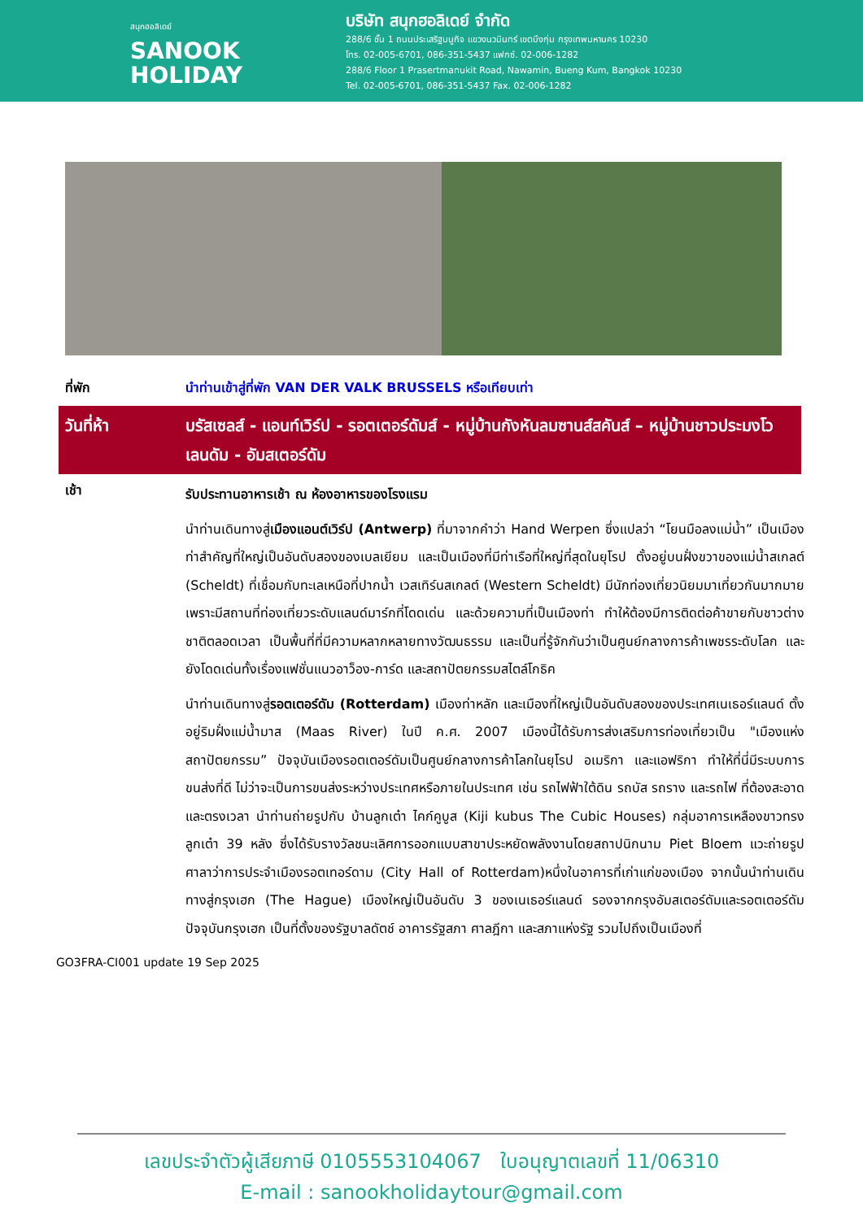สนุกฮอลิเดย์
SANOOK
HOLIDAY
บริษัท สนุกฮอลิเดย์ จำกัด
288/6 ชั้น 1 ถนนประเสริฐมนูกิจ แขวงนวมินทร์ เขตบึงกุ่ม กรุงเทพมหานคร 10230
โทร. 02-005-6701, 086-351-5437 แฟกซ์. 02-006-1282
288/6 Floor 1 Prasertmanukit Road, Nawamin, Bueng Kum, Bangkok 10230
Tel. 02-005-6701, 086-351-5437 Fax. 02-006-1282
ที่พัก นำท่านเข้าสู่ที่พัก VAN DER VALK BRUSSELS หรือเทียบเท่า
วันที่ห้า บรัสเซลส์ - แอนท์เวิร์ป - รอตเตอร์ดัมส์ - หมู่บ้านกังหันลมซานส์สคันส์ – หมู่บ้านชาวประมงโวเลนดัม - อัมสเตอร์ดัม
เช้า
รับประทานอาหารเช้า ณ ห้องอาหารของโรงแรม
นำท่านเดินทางสู่เมืองแอนต์เวิร์ป (Antwerp) ที่มาจากคำว่า Hand Werpen ซึ่งแปลว่า “โยนมือลงแม่น้ำ” เป็นเมืองท่าสำคัญที่ใหญ่เป็นอันดับสองของเบลเยียม และเป็นเมืองที่มีท่าเรือที่ใหญ่ที่สุดในยุโรป ตั้งอยู่บนฝั่งขวาของแม่น้ำสเกลต์ (Scheldt) ที่เชื่อมกับทะเลเหนือที่ปากน้ำ เวสเทิร์นสเกลต์ (Western Scheldt) มีนักท่องเที่ยวนิยมมาเที่ยวกันมากมาย เพราะมีสถานที่ท่องเที่ยวระดับแลนด์มาร์กที่โดดเด่น และด้วยความที่เป็นเมืองท่า ทำให้ต้องมีการติดต่อค้าขายกับชาวต่างชาติตลอดเวลา เป็นพื้นที่ที่มีความหลากหลายทางวัฒนธรรม และเป็นที่รู้จักกันว่าเป็นศูนย์กลางการค้าเพชรระดับโลก และยังโดดเด่นทั้งเรื่องแฟชั่นแนวอาว็อง-การ์ด และสถาปัตยกรรมสไตล์โกธิค
นำท่านเดินทางสู่รอตเตอร์ดัม (Rotterdam) เมืองท่าหลัก และเมืองที่ใหญ่เป็นอันดับสองของประเทศเนเธอร์แลนด์ ตั้งอยู่ริมฝั่งแม่น้ำมาส (Maas River) ในปี ค.ศ. 2007 เมืองนี้ได้รับการส่งเสริมการท่องเที่ยวเป็น "เมืองแห่งสถาปัตยกรรม” ปัจจุบันเมืองรอตเตอร์ดัมเป็นศูนย์กลางการค้าโลกในยุโรป อเมริกา และแอฟริกา ทำให้ที่นี่มีระบบการขนส่งที่ดี ไม่ว่าจะเป็นการขนส่งระหว่างประเทศหรือภายในประเทศ เช่น รถไฟฟ้าใต้ดิน รถบัส รถราง และรถไฟ ที่ต้องสะอาดและตรงเวลา นำท่านถ่ายรูปกับ บ้านลูกเต๋า ไคก์คูบูส (Kiji kubus The Cubic Houses) กลุ่มอาคารเหลืองขาวทรงลูกเต๋า 39 หลัง ซึ่งได้รับรางวัลชนะเลิศการออกแบบสาขาประหยัดพลังงานโดยสถาปนิกนาม Piet Bloem แวะถ่ายรูป ศาลาว่าการประจำเมืองรอตเทอร์ดาม (City Hall of Rotterdam)หนึ่งในอาคารที่เก่าแก่ของเมือง จากนั้นนำท่านเดินทางสู่กรุงเฮก (The Hague) เมืองใหญ่เป็นอันดับ 3 ของเนเธอร์แลนด์ รองจากกรุงอัมสเตอร์ดัมและรอตเตอร์ดัม ปัจจุบันกรุงเฮก เป็นที่ตั้งของรัฐบาลดัตช์ อาคารรัฐสภา ศาลฎีกา และสภาแห่งรัฐ รวมไปถึงเป็นเมืองที่
GO3FRA-CI001 update 19 Sep 2025
เลขประจำตัวผู้เสียภาษี 0105553104067 ใบอนุญาตเลขที่ 11/06310
E-mail : sanookholidaytour@gmail.com